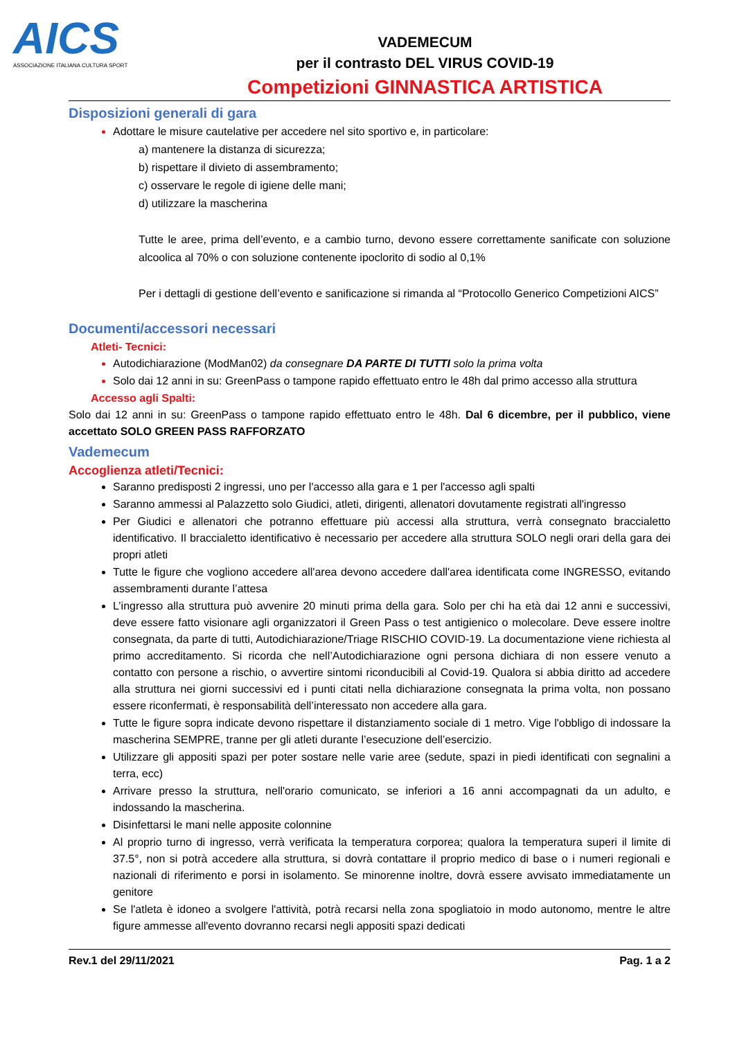AICS
ASSOCIAZIONE ITALIANA CULTURA SPORT
VADEMECUM
per il contrasto DEL VIRUS COVID-19
Competizioni GINNASTICA ARTISTICA
Disposizioni generali di gara
Adottare le misure cautelative per accedere nel sito sportivo e, in particolare:
a) mantenere la distanza di sicurezza;
b) rispettare il divieto di assembramento;
c) osservare le regole di igiene delle mani;
d) utilizzare la mascherina
Tutte le aree, prima dell’evento, e a cambio turno, devono essere correttamente sanificate con soluzione alcoolica al 70% o con soluzione contenente ipoclorito di sodio al 0,1%
Per i dettagli di gestione dell’evento e sanificazione si rimanda al “Protocollo Generico Competizioni AICS”
Documenti/accessori necessari
Atleti- Tecnici:
Autodichiarazione (ModMan02) da consegnare DA PARTE DI TUTTI solo la prima volta
Solo dai 12 anni in su: GreenPass o tampone rapido effettuato entro le 48h dal primo accesso alla struttura
Accesso agli Spalti:
Solo dai 12 anni in su: GreenPass o tampone rapido effettuato entro le 48h. Dal 6 dicembre, per il pubblico, viene accettato SOLO GREEN PASS RAFFORZATO
Vademecum
Accoglienza atleti/Tecnici:
Saranno predisposti 2 ingressi, uno per l'accesso alla gara e 1 per l'accesso agli spalti
Saranno ammessi al Palazzetto solo Giudici, atleti, dirigenti, allenatori dovutamente registrati all'ingresso
Per Giudici e allenatori che potranno effettuare più accessi alla struttura, verrà consegnato braccialetto identificativo. Il braccialetto identificativo è necessario per accedere alla struttura SOLO negli orari della gara dei propri atleti
Tutte le figure che vogliono accedere all'area devono accedere dall'area identificata come INGRESSO, evitando assembramenti durante l’attesa
L’ingresso alla struttura può avvenire 20 minuti prima della gara. Solo per chi ha età dai 12 anni e successivi, deve essere fatto visionare agli organizzatori il Green Pass o test antigienico o molecolare. Deve essere inoltre consegnata, da parte di tutti, Autodichiarazione/Triage RISCHIO COVID-19. La documentazione viene richiesta al primo accreditamento. Si ricorda che nell’Autodichiarazione ogni persona dichiara di non essere venuto a contatto con persone a rischio, o avvertire sintomi riconducibili al Covid-19. Qualora si abbia diritto ad accedere alla struttura nei giorni successivi ed i punti citati nella dichiarazione consegnata la prima volta, non possano essere riconfermati, è responsabilità dell’interessato non accedere alla gara.
Tutte le figure sopra indicate devono rispettare il distanziamento sociale di 1 metro. Vige l'obbligo di indossare la mascherina SEMPRE, tranne per gli atleti durante l’esecuzione dell’esercizio.
Utilizzare gli appositi spazi per poter sostare nelle varie aree (sedute, spazi in piedi identificati con segnalini a terra, ecc)
Arrivare presso la struttura, nell'orario comunicato, se inferiori a 16 anni accompagnati da un adulto, e indossando la mascherina.
Disinfettarsi le mani nelle apposite colonnine
Al proprio turno di ingresso, verrà verificata la temperatura corporea; qualora la temperatura superi il limite di 37.5°, non si potrà accedere alla struttura, si dovrà contattare il proprio medico di base o i numeri regionali e nazionali di riferimento e porsi in isolamento. Se minorenne inoltre, dovrà essere avvisato immediatamente un genitore
Se l'atleta è idoneo a svolgere l'attività, potrà recarsi nella zona spogliatoio in modo autonomo, mentre le altre figure ammesse all'evento dovranno recarsi negli appositi spazi dedicati
Rev.1 del 29/11/2021 Pag. 1 a 2